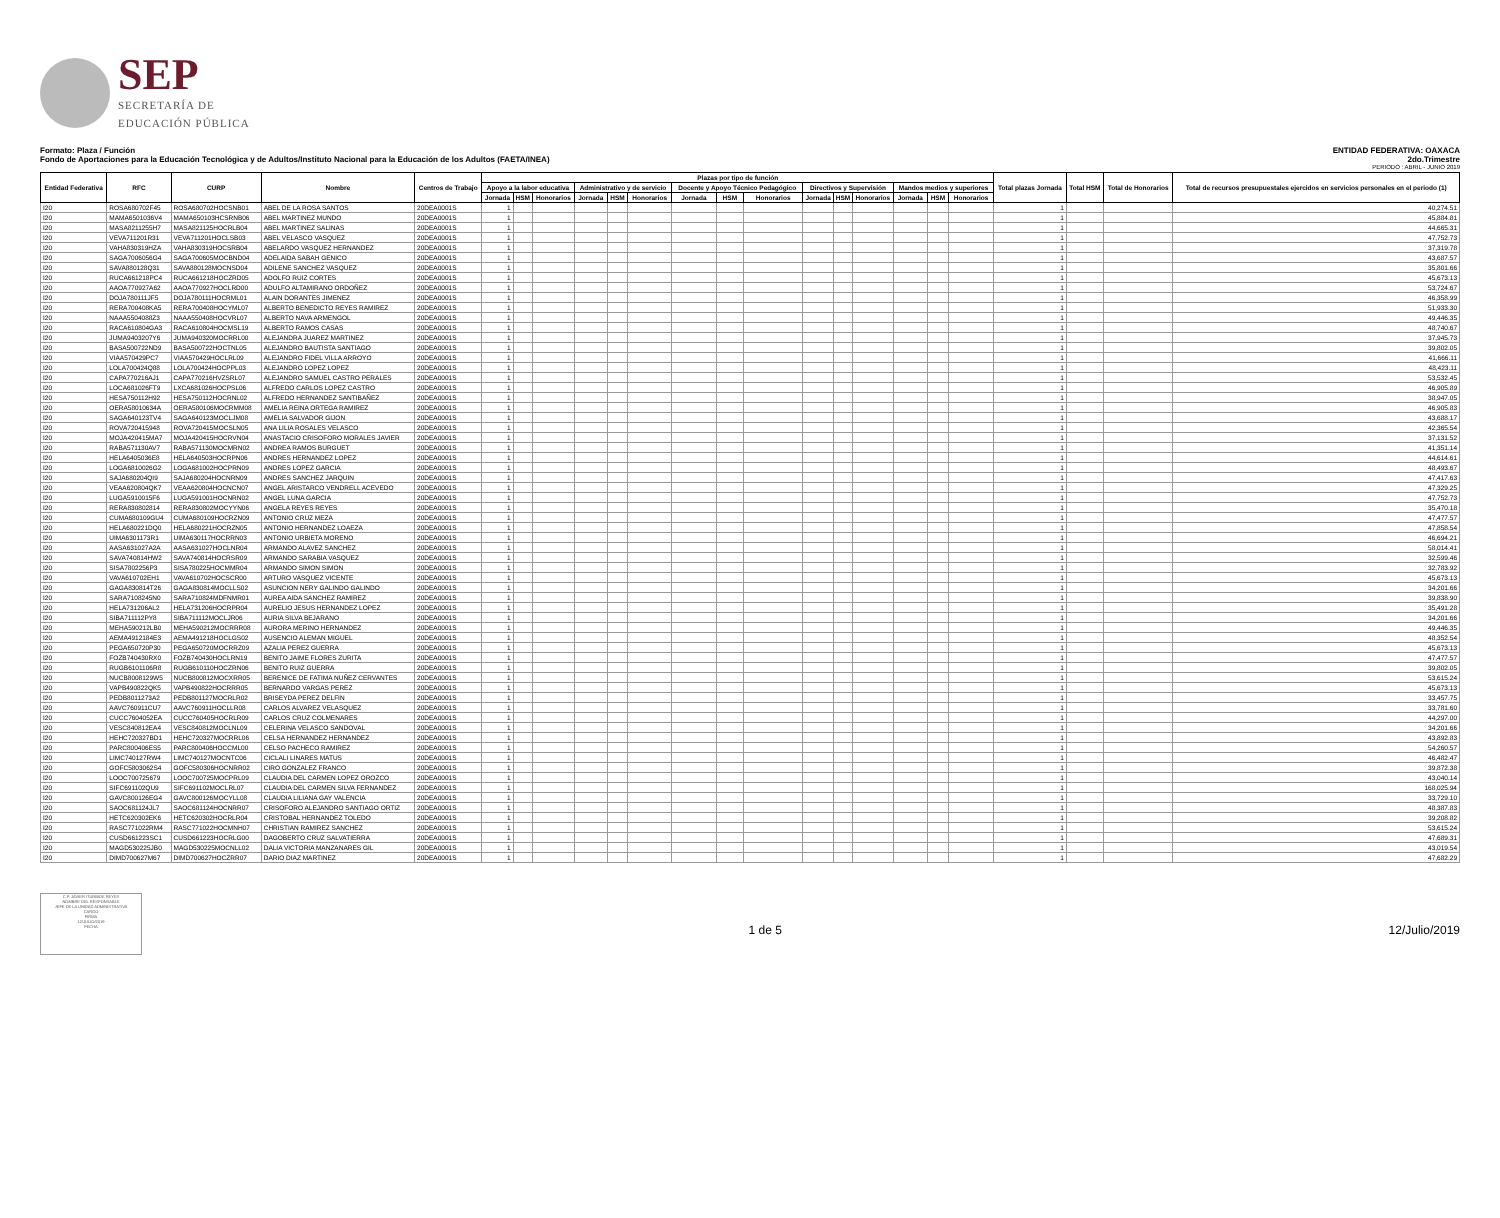SEP
SECRETARÍA DE
EDUCACIÓN PÚBLICA
Formato: Plaza / Función
Fondo de Aportaciones para la Educación Tecnológica y de Adultos/Instituto Nacional para la Educación de los Adultos (FAETA/INEA)
ENTIDAD FEDERATIVA: OAXACA
2do.Trimestre
PERIODO : ABRIL - JUNIO 2019
| Entidad Federativa | RFC | CURP | Nombre | Centros de Trabajo | Plazas por tipo de función | | | | | | | | | | | | | | | Total plazas Jornada | Total HSM | Total de Honorarios | Total de recursos presupuestales ejercidos en servicios personales en el periodo (1) |
| --- | --- | --- | --- | --- | --- | --- | --- | --- | --- | --- | --- | --- | --- | --- | --- | --- | --- | --- | --- | --- | --- | --- | --- |
| | | | | | Apoyo a la labor educativa | | | Administrativo y de servicio | | | Docente y Apoyo Técnico Pedagógico | | | Directivos y Supervisión | | | Mandos medios y superiores | | | | | | |
| | | | | | Jornada | HSM | Honorarios | Jornada | HSM | Honorarios | Jornada | HSM | Honorarios | Jornada | HSM | Honorarios | Jornada | HSM | Honorarios | | | | |
| I20 | ROSA680702F45 | ROSA680702HOCSNB01 | ABEL DE LA ROSA SANTOS | 20DEA0001S | 1 | | | | | | | | | | | | | | | 1 | | | 40,274.51 |
| I20 | MAMA6501036V4 | MAMA650103HCSRNB06 | ABEL MARTINEZ MUNDO | 20DEA0001S | 1 | | | | | | | | | | | | | | | 1 | | | 45,884.81 |
| I20 | MASA8211255H7 | MASA821125HOCRLB04 | ABEL MARTINEZ SALINAS | 20DEA0001S | 1 | | | | | | | | | | | | | | | 1 | | | 44,665.31 |
| I20 | VEVA711201R31 | VEVA711201HOCLSB03 | ABEL VELASCO VASQUEZ | 20DEA0001S | 1 | | | | | | | | | | | | | | | 1 | | | 47,752.73 |
| I20 | VAHA830319HZA | VAHA830319HOCSRB04 | ABELARDO VASQUEZ HERNANDEZ | 20DEA0001S | 1 | | | | | | | | | | | | | | | 1 | | | 37,319.78 |
| I20 | SAGA7006056G4 | SAGA700605MOCBND04 | ADELAIDA SABAH GENICO | 20DEA0001S | 1 | | | | | | | | | | | | | | | 1 | | | 43,687.57 |
| I20 | SAVA880128Q31 | SAVA880128MOCNSD04 | ADILENE SANCHEZ VASQUEZ | 20DEA0001S | 1 | | | | | | | | | | | | | | | 1 | | | 35,801.66 |
| I20 | RUCA661218PC4 | RUCA661218HOCZRD05 | ADOLFO RUIZ CORTES | 20DEA0001S | 1 | | | | | | | | | | | | | | | 1 | | | 45,673.13 |
| I20 | AAOA770927A62 | AAOA770927HOCLRD00 | ADULFO ALTAMIRANO ORDOÑEZ | 20DEA0001S | 1 | | | | | | | | | | | | | | | 1 | | | 53,724.67 |
| I20 | DOJA780111JF5 | DOJA780111HOCRML01 | ALAIN DORANTES JIMENEZ | 20DEA0001S | 1 | | | | | | | | | | | | | | | 1 | | | 46,358.99 |
| I20 | RERA700408KA5 | RERA700408HOCYML07 | ALBERTO BENEDICTO REYES RAMIREZ | 20DEA0001S | 1 | | | | | | | | | | | | | | | 1 | | | 51,933.30 |
| I20 | NAAA5504088Z3 | NAAA550408HOCVRL07 | ALBERTO NAVA ARMENGOL | 20DEA0001S | 1 | | | | | | | | | | | | | | | 1 | | | 49,446.35 |
| I20 | RACA610804GA3 | RACA610804HOCMSL19 | ALBERTO RAMOS CASAS | 20DEA0001S | 1 | | | | | | | | | | | | | | | 1 | | | 48,740.67 |
| I20 | JUMA9403207Y6 | JUMA940320MOCRRL00 | ALEJANDRA JUAREZ MARTINEZ | 20DEA0001S | 1 | | | | | | | | | | | | | | | 1 | | | 37,945.73 |
| I20 | BASA500722ND9 | BASA500722HOCTNL05 | ALEJANDRO BAUTISTA SANTIAGO | 20DEA0001S | 1 | | | | | | | | | | | | | | | 1 | | | 39,802.05 |
| I20 | VIAA570429PC7 | VIAA570429HOCLRL09 | ALEJANDRO FIDEL VILLA ARROYO | 20DEA0001S | 1 | | | | | | | | | | | | | | | 1 | | | 41,666.11 |
| I20 | LOLA700424Q88 | LOLA700424HOCPPL03 | ALEJANDRO LOPEZ LOPEZ | 20DEA0001S | 1 | | | | | | | | | | | | | | | 1 | | | 48,423.11 |
| I20 | CAPA770216AJ1 | CAPA770216HVZSRL07 | ALEJANDRO SAMUEL CASTRO PERALES | 20DEA0001S | 1 | | | | | | | | | | | | | | | 1 | | | 53,532.45 |
| I20 | LOCA681026FT9 | LXCA681026HOCPSL06 | ALFREDO CARLOS LOPEZ CASTRO | 20DEA0001S | 1 | | | | | | | | | | | | | | | 1 | | | 46,905.89 |
| I20 | HESA750112H92 | HESA750112HOCRNL02 | ALFREDO HERNANDEZ SANTIBAÑEZ | 20DEA0001S | 1 | | | | | | | | | | | | | | | 1 | | | 38,947.05 |
| I20 | OERA58010634A | OERA580106MOCRMM08 | AMELIA REINA ORTEGA RAMIREZ | 20DEA0001S | 1 | | | | | | | | | | | | | | | 1 | | | 46,905.83 |
| I20 | SAGA640123TV4 | SAGA640123MOCLJM08 | AMELIA SALVADOR GIJON | 20DEA0001S | 1 | | | | | | | | | | | | | | | 1 | | | 43,688.17 |
| I20 | ROVA720415948 | ROVA720415MOCSLN05 | ANA LILIA ROSALES VELASCO | 20DEA0001S | 1 | | | | | | | | | | | | | | | 1 | | | 42,365.54 |
| I20 | MOJA420415MA7 | MOJA420415HOCRVN04 | ANASTACIO CRISOFORO MORALES JAVIER | 20DEA0001S | 1 | | | | | | | | | | | | | | | 1 | | | 37,131.52 |
| I20 | RABA571130AV7 | RABA571130MOCMRN02 | ANDREA RAMOS BURGUET | 20DEA0001S | 1 | | | | | | | | | | | | | | | 1 | | | 41,351.14 |
| I20 | HELA6405036E8 | HELA640503HOCRPN06 | ANDRES HERNANDEZ LOPEZ | 20DEA0001S | 1 | | | | | | | | | | | | | | | 1 | | | 44,614.61 |
| I20 | LOGA6810026G2 | LOGA681002HOCPRN09 | ANDRES LOPEZ GARCIA | 20DEA0001S | 1 | | | | | | | | | | | | | | | 1 | | | 48,493.67 |
| I20 | SAJA680204QI9 | SAJA680204HOCNRN09 | ANDRES SANCHEZ JARQUIN | 20DEA0001S | 1 | | | | | | | | | | | | | | | 1 | | | 47,417.63 |
| I20 | VEAA620804QK7 | VEAA620804HOCNCN07 | ANGEL ARISTARCO VENDRELL ACEVEDO | 20DEA0001S | 1 | | | | | | | | | | | | | | | 1 | | | 47,329.25 |
| I20 | LUGA5910015F6 | LUGA591001HOCNRN02 | ANGEL LUNA GARCIA | 20DEA0001S | 1 | | | | | | | | | | | | | | | 1 | | | 47,752.73 |
| I20 | RERA830802814 | RERA830802MOCYYN06 | ANGELA REYES REYES | 20DEA0001S | 1 | | | | | | | | | | | | | | | 1 | | | 35,470.18 |
| I20 | CUMA680109GU4 | CUMA680109HOCRZN09 | ANTONIO CRUZ MEZA | 20DEA0001S | 1 | | | | | | | | | | | | | | | 1 | | | 47,477.57 |
| I20 | HELA680221DQ0 | HELA680221HOCRZN05 | ANTONIO HERNANDEZ LOAEZA | 20DEA0001S | 1 | | | | | | | | | | | | | | | 1 | | | 47,858.54 |
| I20 | UIMA6301173R1 | UIMA630117HOCRRN03 | ANTONIO URBIETA MORENO | 20DEA0001S | 1 | | | | | | | | | | | | | | | 1 | | | 46,694.21 |
| I20 | AASA631027A2A | AASA631027HOCLNR04 | ARMANDO ALAVEZ SANCHEZ | 20DEA0001S | 1 | | | | | | | | | | | | | | | 1 | | | 58,014.41 |
| I20 | SAVA740814HW2 | SAVA740814HOCRSR09 | ARMANDO SARABIA VASQUEZ | 20DEA0001S | 1 | | | | | | | | | | | | | | | 1 | | | 32,599.46 |
| I20 | SISA7802256P3 | SISA780225HOCMMR04 | ARMANDO SIMON SIMON | 20DEA0001S | 1 | | | | | | | | | | | | | | | 1 | | | 32,783.92 |
| I20 | VAVA610702EH1 | VAVA610702HOCSCR00 | ARTURO VASQUEZ VICENTE | 20DEA0001S | 1 | | | | | | | | | | | | | | | 1 | | | 45,673.13 |
| I20 | GAGA830814T26 | GAGA830814MOCLLS02 | ASUNCION NERY GALINDO GALINDO | 20DEA0001S | 1 | | | | | | | | | | | | | | | 1 | | | 34,201.66 |
| I20 | SARA7108245N0 | SARA710824MDFNMR01 | AUREA AIDA SANCHEZ RAMIREZ | 20DEA0001S | 1 | | | | | | | | | | | | | | | 1 | | | 39,838.90 |
| I20 | HELA731206AL2 | HELA731206HOCRPR04 | AURELIO JESUS HERNANDEZ LOPEZ | 20DEA0001S | 1 | | | | | | | | | | | | | | | 1 | | | 35,491.28 |
| I20 | SIBA711112PY8 | SIBA711112MOCLJR06 | AURIA SILVA BEJARANO | 20DEA0001S | 1 | | | | | | | | | | | | | | | 1 | | | 34,201.66 |
| I20 | MEHA590212LB0 | MEHA590212MOCRRR08 | AURORA MERINO HERNANDEZ | 20DEA0001S | 1 | | | | | | | | | | | | | | | 1 | | | 49,446.35 |
| I20 | AEMA4912184E3 | AEMA491218HOCLGS02 | AUSENCIO ALEMAN MIGUEL | 20DEA0001S | 1 | | | | | | | | | | | | | | | 1 | | | 48,352.54 |
| I20 | PEGA650720P30 | PEGA650720MOCRRZ09 | AZALIA PEREZ GUERRA | 20DEA0001S | 1 | | | | | | | | | | | | | | | 1 | | | 45,673.13 |
| I20 | FOZB740430RX0 | FOZB740430HOCLRN19 | BENITO JAIME FLORES ZURITA | 20DEA0001S | 1 | | | | | | | | | | | | | | | 1 | | | 47,477.57 |
| I20 | RUGB6101106R8 | RUGB610110HOCZRN06 | BENITO RUIZ GUERRA | 20DEA0001S | 1 | | | | | | | | | | | | | | | 1 | | | 39,802.05 |
| I20 | NUCB8008129W5 | NUCB800812MOCXRR05 | BERENICE DE FATIMA NUÑEZ CERVANTES | 20DEA0001S | 1 | | | | | | | | | | | | | | | 1 | | | 53,615.24 |
| I20 | VAPB490822QK5 | VAPB490822HOCRRR05 | BERNARDO VARGAS PEREZ | 20DEA0001S | 1 | | | | | | | | | | | | | | | 1 | | | 45,673.13 |
| I20 | PEDB8011273A2 | PEDB801127MOCRLR02 | BRISEYDA PEREZ DELFIN | 20DEA0001S | 1 | | | | | | | | | | | | | | | 1 | | | 33,457.75 |
| I20 | AAVC760911CU7 | AAVC760911HOCLLR08 | CARLOS ALVAREZ VELASQUEZ | 20DEA0001S | 1 | | | | | | | | | | | | | | | 1 | | | 33,781.60 |
| I20 | CUCC7604052EA | CUCC760405HOCRLR09 | CARLOS CRUZ COLMENARES | 20DEA0001S | 1 | | | | | | | | | | | | | | | 1 | | | 44,297.00 |
| I20 | VESC840812EA4 | VESC840812MOCLNL09 | CELERINA VELASCO SANDOVAL | 20DEA0001S | 1 | | | | | | | | | | | | | | | 1 | | | 34,201.66 |
| I20 | HEHC720327BD1 | HEHC720327MOCRRL06 | CELSA HERNANDEZ HERNANDEZ | 20DEA0001S | 1 | | | | | | | | | | | | | | | 1 | | | 43,892.83 |
| I20 | PARC800406ES5 | PARC800406HOCCML00 | CELSO PACHECO RAMIREZ | 20DEA0001S | 1 | | | | | | | | | | | | | | | 1 | | | 54,260.57 |
| I20 | LIMC740127RW4 | LIMC740127MOCNTC06 | CICLALI LINARES MATUS | 20DEA0001S | 1 | | | | | | | | | | | | | | | 1 | | | 46,482.47 |
| I20 | GOFC5803062S4 | GOFC580306HOCNRR02 | CIRO GONZALEZ FRANCO | 20DEA0001S | 1 | | | | | | | | | | | | | | | 1 | | | 39,872.38 |
| I20 | LOOC700725679 | LOOC700725MOCPRL09 | CLAUDIA DEL CARMEN LOPEZ OROZCO | 20DEA0001S | 1 | | | | | | | | | | | | | | | 1 | | | 43,040.14 |
| I20 | SIFC691102QU9 | SIFC691102MOCLRL07 | CLAUDIA DEL CARMEN SILVA FERNANDEZ | 20DEA0001S | 1 | | | | | | | | | | | | | | | 1 | | | 168,025.94 |
| I20 | GAVC800126EG4 | GAVC800126MOCYLL08 | CLAUDIA LILIANA GAY VALENCIA | 20DEA0001S | 1 | | | | | | | | | | | | | | | 1 | | | 33,729.10 |
| I20 | SAOC681124JL7 | SAOC681124HOCNRR07 | CRISOFORO ALEJANDRO SANTIAGO ORTIZ | 20DEA0001S | 1 | | | | | | | | | | | | | | | 1 | | | 48,387.83 |
| I20 | HETC620302EK6 | HETC620302HOCRLR04 | CRISTOBAL HERNANDEZ TOLEDO | 20DEA0001S | 1 | | | | | | | | | | | | | | | 1 | | | 39,208.82 |
| I20 | RASC771022RM4 | RASC771022HOCMNH07 | CHRISTIAN RAMIREZ SANCHEZ | 20DEA0001S | 1 | | | | | | | | | | | | | | | 1 | | | 53,615.24 |
| I20 | CUSD661223SC1 | CUSD661223HOCRLG00 | DAGOBERTO CRUZ SALVATIERRA | 20DEA0001S | 1 | | | | | | | | | | | | | | | 1 | | | 47,689.31 |
| I20 | MAGD530225JB0 | MAGD530225MOCNLL02 | DALIA VICTORIA MANZANARES GIL | 20DEA0001S | 1 | | | | | | | | | | | | | | | 1 | | | 43,019.54 |
| I20 | DIMD700627M67 | DIMD700627HOCZRR07 | DARIO DIAZ MARTINEZ | 20DEA0001S | 1 | | | | | | | | | | | | | | | 1 | | | 47,682.29 |
C.P. JAVIER ITURBIDE REYES
NOMBRE DEL RESPONSABLE
JEFE DE LA UNIDAD ADMINISTRATIVA
CARGO
FIRMA
12/JULIO/2019
FECHA
1 de 5 12/Julio/2019